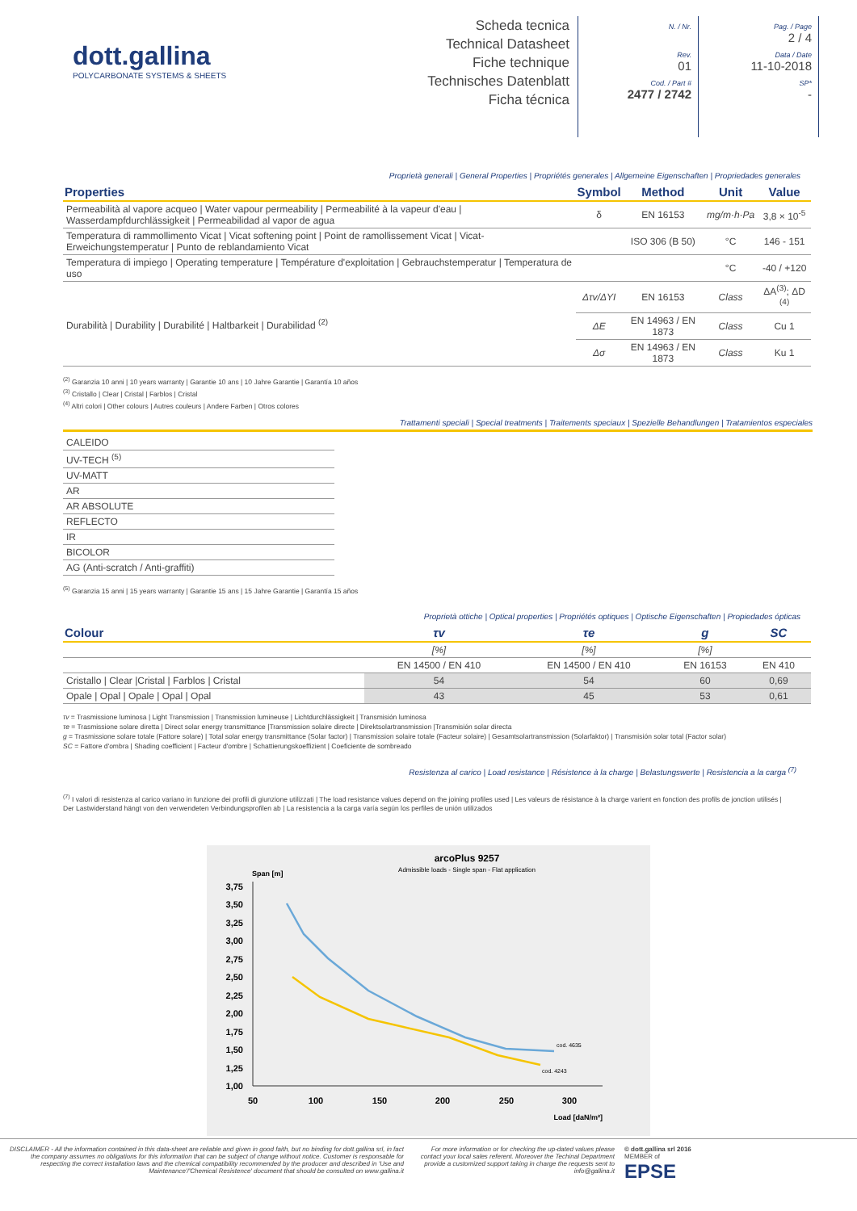dott.gallina
POLYCARBONATE SYSTEMS & SHEETS
Scheda tecnica
Technical Datasheet
Fiche technique
Technisches Datenblatt
Ficha técnica
N. / Nr.
Rev.
01
Cod. / Part #
2477 / 2742
Pag. / Page
2 / 4
Data / Date
11-10-2018
SP*
-
Proprietà generali | General Properties | Propriétés generales | Allgemeine Eigenschaften | Propriedades generales
| Properties | Symbol | Method | Unit | Value |
| --- | --- | --- | --- | --- |
| Permeabilità al vapore acqueo / Water vapour permeability / Permeabilité à la vapeur d'eau / Wasserdampfdurchlässigkeit / Permeabilidad al vapor de agua | δ | EN 16153 | mg/m·h·Pa | 3,8 × 10<sup>-5</sup> |
| Temperatura di rammollimento Vicat / Vicat softening point / Point de ramollissement Vicat / Vicat-Erweichungstemperatur / Punto de reblandamiento Vicat | | ISO 306 (B 50) | °C | 146 - 151 |
| Temperatura di impiego / Operating temperature / Température d'exploitation / Gebrauchstemperatur / Temperatura de uso | | | °C | -40 / +120 |
| Durabilità / Durability / Durabilité / Haltbarkeit / Durabilidad <sup>(2)</sup> | Δτv/ΔYI | EN 16153 | Class | ΔA<sup>(3)</sup>; ΔD <sup>(4)</sup> |
| | ΔE | EN 14963 / EN 1873 | Class | Cu 1 |
| | Δσ | EN 14963 / EN 1873 | Class | Ku 1 |
<sup>(2)</sup> Garanzia 10 anni | 10 years warranty | Garantie 10 ans | 10 Jahre Garantie | Garantía 10 años
<sup>(3)</sup> Cristallo | Clear | Cristal | Farblos | Cristal
<sup>(4)</sup> Altri colori | Other colours | Autres couleurs | Andere Farben | Otros colores
Trattamenti speciali | Special treatments | Traitements speciaux | Spezielle Behandlungen | Tratamientos especiales
| CALEIDO |
| UV-TECH <sup>(5)</sup> |
| UV-MATT |
| AR |
| AR ABSOLUTE |
| REFLECTO |
| IR |
| BICOLOR |
| AG (Anti-scratch / Anti-graffiti) |
<sup>(5)</sup> Garanzia 15 anni | 15 years warranty | Garantie 15 ans | 15 Jahre Garantie | Garantía 15 años
Proprietà ottiche | Optical properties | Propriétés optiques | Optische Eigenschaften | Propiedades ópticas
| Colour | τv | τe | g | SC |
| --- | --- | --- | --- | --- |
| | [%] | [%] | [%] | |
| | EN 14500 / EN 410 | EN 14500 / EN 410 | EN 16153 | EN 410 |
| Cristallo / Clear /Cristal / Farblos / Cristal | 54 | 54 | 60 | 0,69 |
| Opale / Opal / Opale / Opal / Opal | 43 | 45 | 53 | 0,61 |
τv = Trasmissione luminosa | Light Transmission | Transmission lumineuse | Lichtdurchlässigkeit | Transmisión luminosa
τe = Trasmissione solare diretta | Direct solar energy transmittance |Transmission solaire directe | Direktsolartransmission |Transmisión solar directa
g = Trasmissione solare totale (Fattore solare) | Total solar energy transmittance (Solar factor) | Transmission solaire totale (Facteur solaire) | Gesamtsolartransmission (Solarfaktor) | Transmisión solar total (Factor solar)
SC = Fattore d'ombra | Shading coefficient | Facteur d'ombre | Schattierungskoeffizient | Coeficiente de sombreado
Resistenza al carico | Load resistance | Résistence à la charge | Belastungswerte | Resistencia a la carga <sup>(7)</sup>
<sup>(7)</sup> I valori di resistenza al carico variano in funzione dei profili di giunzione utilizzati | The load resistance values depend on the joining profiles used | Les valeurs de résistance à la charge varient en fonction des profils de jonction utilisés | Der Lastwiderstand hängt von den verwendeten Verbindungsprofilen ab | La resistencia a la carga varía según los perfiles de unión utilizados
arcoPlus 9257
Admissible loads - Single span - Flat application
Span [m]
3,75
3,50
3,25
3,00
2,75
2,50
2,25
2,00
1,75
1,50
1,25
1,00
50
100
150
200
250
300
Load [daN/m²]
cod. 4635
cod. 4243
DISCLAIMER - All the information contained in this data-sheet are reliable and given in good faith, but no binding for dott.gallina srl, in fact the company assumes no obligations for this information that can be subject of change without notice. Customer is responsable for respecting the correct installation laws and the chemical compatibility recommended by the producer and described in 'Use and Maintenance'/'Chemical Resistence' document that should be consulted on www.gallina.it
For more information or for checking the up-dated values please contact your local sales referent. Moreover the Techinal Department provide a customized support taking in charge the requests sent to info@gallina.it
© dott.gallina srl 2016
MEMBER of
EPSE